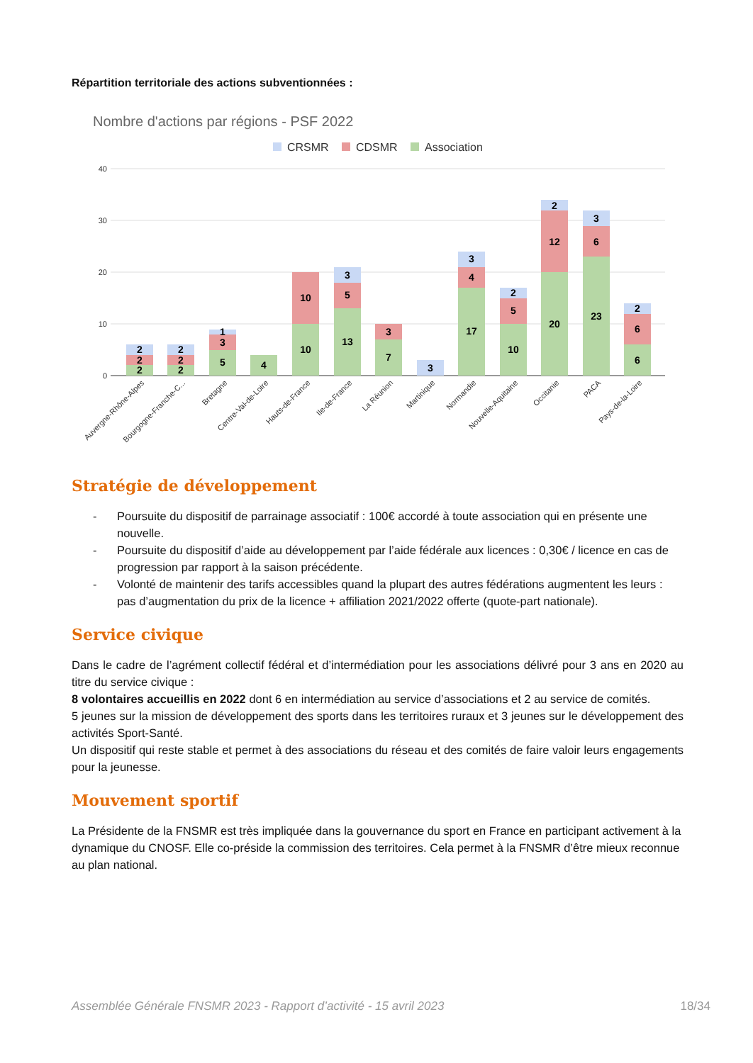Répartition territoriale des actions subventionnées :
Nombre d'actions par régions - PSF 2022
CRSMR
CDSMR
Association
40
30
20
10
0
2
2
2
2
2
2
1
3
5
4
10
10
3
5
13
3
7
3
3
4
17
2
5
10
2
12
20
3
6
23
2
6
6
Auvergne-Rhône-Alpes
Bourgogne-Franche-C...
Bretagne
Centre-Val-de-Loire
Hauts-de-France
Ile-de-France
La Réunion
Martinique
Normandie
Nouvelle-Aquitaine
Occitanie
PACA
Pays-de-la-Loire
Stratégie de développement
- Poursuite du dispositif de parrainage associatif : 100€ accordé à toute association qui en présente une nouvelle.
- Poursuite du dispositif d’aide au développement par l’aide fédérale aux licences : 0,30€ / licence en cas de progression par rapport à la saison précédente.
- Volonté de maintenir des tarifs accessibles quand la plupart des autres fédérations augmentent les leurs : pas d’augmentation du prix de la licence + affiliation 2021/2022 offerte (quote-part nationale).
Service civique
Dans le cadre de l’agrément collectif fédéral et d’intermédiation pour les associations délivré pour 3 ans en 2020 au titre du service civique :
8 volontaires accueillis en 2022 dont 6 en intermédiation au service d’associations et 2 au service de comités.
5 jeunes sur la mission de développement des sports dans les territoires ruraux et 3 jeunes sur le développement des activités Sport-Santé.
Un dispositif qui reste stable et permet à des associations du réseau et des comités de faire valoir leurs engagements pour la jeunesse.
Mouvement sportif
La Présidente de la FNSMR est très impliquée dans la gouvernance du sport en France en participant activement à la dynamique du CNOSF. Elle co-préside la commission des territoires. Cela permet à la FNSMR d’être mieux reconnue au plan national.
Assemblée Générale FNSMR 2023 - Rapport d’activité - 15 avril 2023 18/34